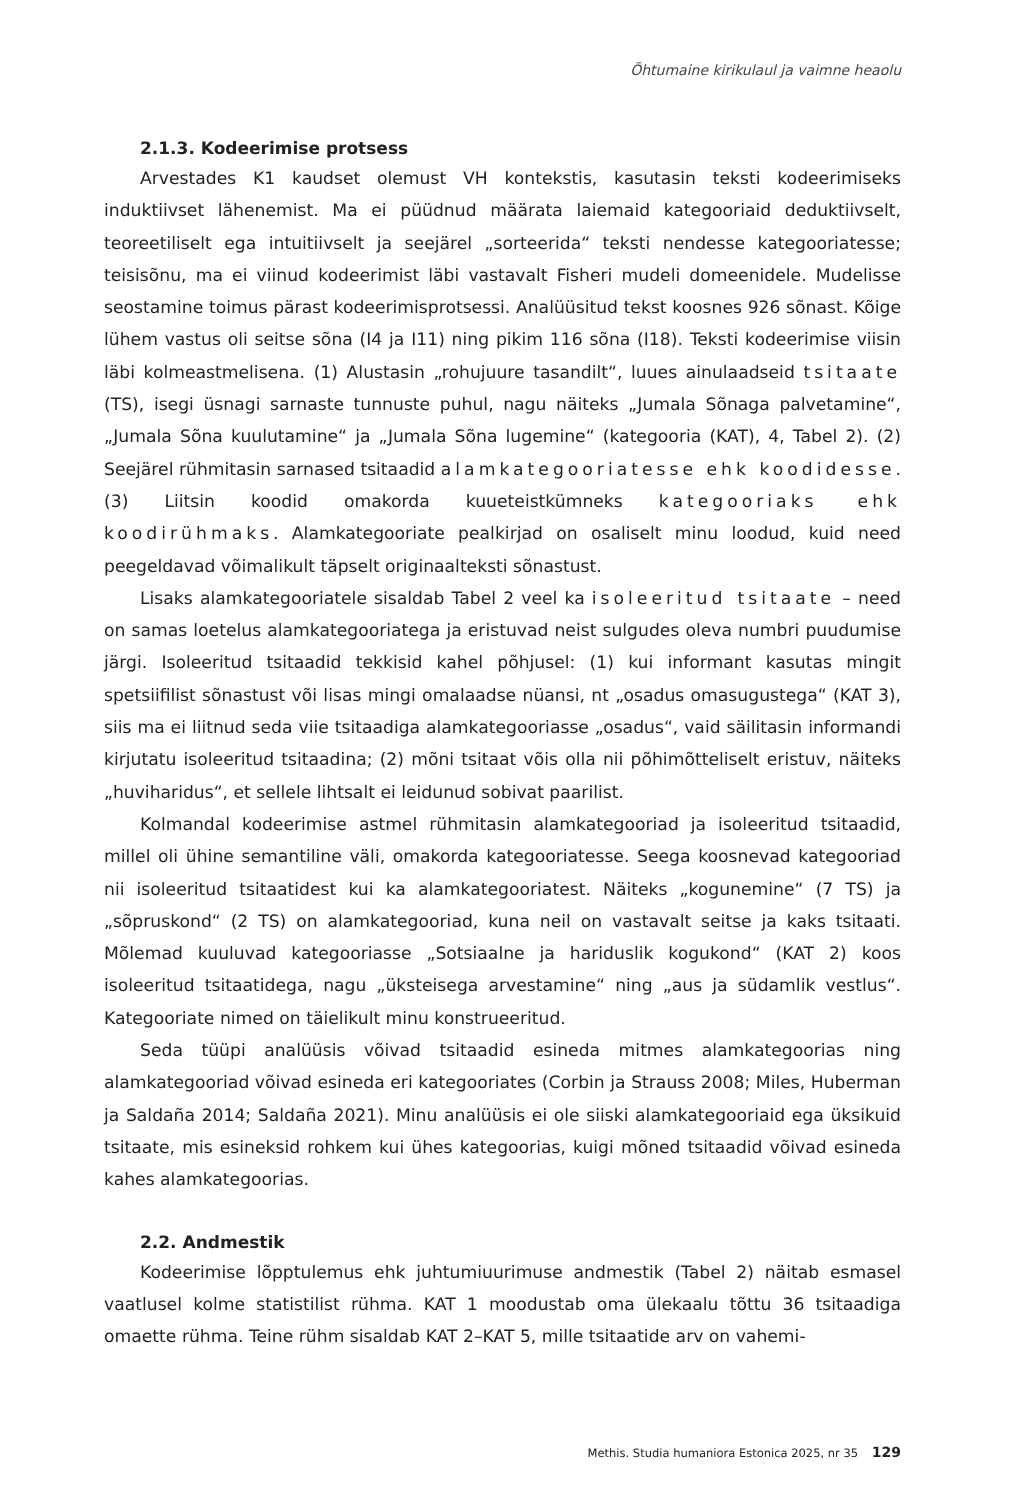Õhtumaine kirikulaul ja vaimne heaolu
2.1.3. Kodeerimise protsess
Arvestades K1 kaudset olemust VH kontekstis, kasutasin teksti kodeerimiseks induktiivset lähenemist. Ma ei püüdnud määrata laiemaid kategooriaid deduktiivselt, teoreetiliselt ega intuitiivselt ja seejärel „sorteerida“ teksti nendesse kategooriatesse; teisisõnu, ma ei viinud kodeerimist läbi vastavalt Fisheri mudeli domeenidele. Mudelisse seostamine toimus pärast kodeerimisprotsessi. Analüüsitud tekst koosnes 926 sõnast. Kõige lühem vastus oli seitse sõna (I4 ja I11) ning pikim 116 sõna (I18). Teksti kodeerimise viisin läbi kolmeastmelisena. (1) Alustasin „rohujuure tasandilt“, luues ainulaadseid tsitaate (TS), isegi üsnagi sarnaste tunnuste puhul, nagu näiteks „Jumala Sõnaga palvetamine“, „Jumala Sõna kuulutamine“ ja „Jumala Sõna lugemine“ (kategooria (KAT), 4, Tabel 2). (2) Seejärel rühmitasin sarnased tsitaadid alamkategooriatesse ehk koodidesse. (3) Liitsin koodid omakorda kuueteistkümneks kategooriaks ehk koodirühmaks. Alamkategooriate pealkirjad on osaliselt minu loodud, kuid need peegeldavad võimalikult täpselt originaalteksti sõnastust.
Lisaks alamkategooriatele sisaldab Tabel 2 veel ka isoleeritud tsitaate – need on samas loetelus alamkategooriatega ja eristuvad neist sulgudes oleva numbri puudumise järgi. Isoleeritud tsitaadid tekkisid kahel põhjusel: (1) kui informant kasutas mingit spetsiifilist sõnastust või lisas mingi omalaadse nüansi, nt „osadus omasugustega“ (KAT 3), siis ma ei liitnud seda viie tsitaadiga alamkategooriasse „osadus“, vaid säilitasin informandi kirjutatu isoleeritud tsitaadina; (2) mõni tsitaat võis olla nii põhimõtteliselt eristuv, näiteks „huviharidus“, et sellele lihtsalt ei leidunud sobivat paarilist.
Kolmandal kodeerimise astmel rühmitasin alamkategooriad ja isoleeritud tsitaadid, millel oli ühine semantiline väli, omakorda kategooriatesse. Seega koosnevad kategooriad nii isoleeritud tsitaatidest kui ka alamkategooriatest. Näiteks „kogunemine“ (7 TS) ja „sõpruskond“ (2 TS) on alamkategooriad, kuna neil on vastavalt seitse ja kaks tsitaati. Mõlemad kuuluvad kategooriasse „Sotsiaalne ja hariduslik kogukond“ (KAT 2) koos isoleeritud tsitaatidega, nagu „üksteisega arvestamine“ ning „aus ja südamlik vestlus“. Kategooriate nimed on täielikult minu konstrueeritud.
Seda tüüpi analüüsis võivad tsitaadid esineda mitmes alamkategoorias ning alamkategooriad võivad esineda eri kategooriates (Corbin ja Strauss 2008; Miles, Huberman ja Saldaña 2014; Saldaña 2021). Minu analüüsis ei ole siiski alamkategooriaid ega üksikuid tsitaate, mis esineksid rohkem kui ühes kategoorias, kuigi mõned tsitaadid võivad esineda kahes alamkategoorias.
2.2. Andmestik
Kodeerimise lõpptulemus ehk juhtumiuurimuse andmestik (Tabel 2) näitab esmasel vaatlusel kolme statistilist rühma. KAT 1 moodustab oma ülekaalu tõttu 36 tsitaadiga omaette rühma. Teine rühm sisaldab KAT 2–KAT 5, mille tsitaatide arv on vahemi-
Methis. Studia humaniora Estonica 2025, nr 35 129